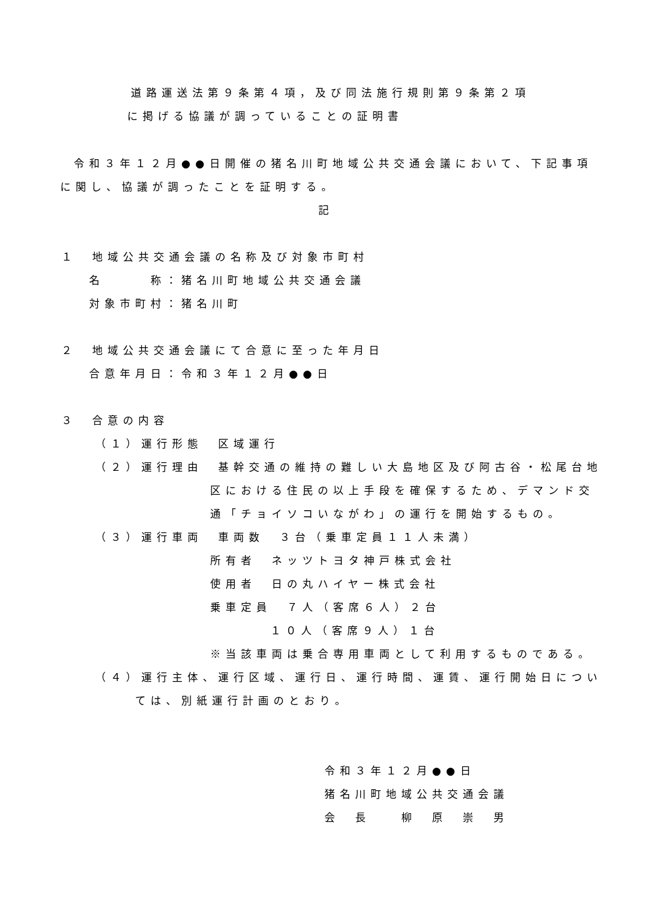道路運送法第９条第４項，及び同法施行規則第９条第２項
に掲げる協議が調っていることの証明書
令和３年１２月●●日開催の猪名川町地域公共交通会議において、下記事項
に関し、協議が調ったことを証明する。
記
１　地域公共交通会議の名称及び対象市町村
名　　　称：猪名川町地域公共交通会議
対象市町村：猪名川町
２　地域公共交通会議にて合意に至った年月日
合意年月日：令和３年１２月●●日
３　合意の内容
（１）運行形態　区域運行
（２）運行理由　基幹交通の維持の難しい大島地区及び阿古谷・松尾台地
区における住民の以上手段を確保するため、デマンド交
通「チョイソコいながわ」の運行を開始するもの。
（３）運行車両　車両数　３台（乗車定員１１人未満）
所有者　ネッツトヨタ神戸株式会社
使用者　日の丸ハイヤー株式会社
乗車定員　７人（客席６人）２台
１０人（客席９人）１台
※当該車両は乗合専用車両として利用するものである。
（４）運行主体、運行区域、運行日、運行時間、運賃、運行開始日につい
ては、別紙運行計画のとおり。
令和３年１２月●●日
猪名川町地域公共交通会議
会　長　　柳　原　崇　男